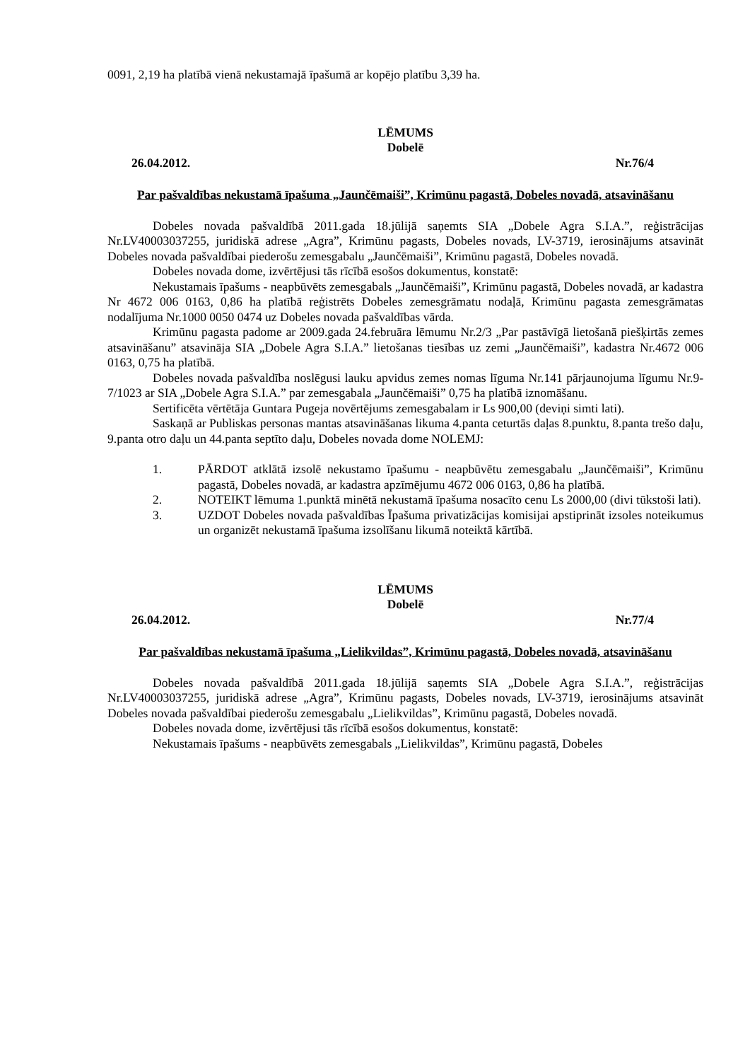0091, 2,19 ha platībā vienā nekustamajā īpašumā ar kopējo platību 3,39 ha.
LĒMUMS
Dobelē
26.04.2012. Nr.76/4
Par pašvaldības nekustamā īpašuma „Jaunčēmaiši”, Krimūnu pagastā, Dobeles novadā, atsavināšanu
Dobeles novada pašvaldībā 2011.gada 18.jūlijā saņemts SIA „Dobele Agra S.I.A.”, reģistrācijas Nr.LV40003037255, juridiskā adrese „Agra”, Krimūnu pagasts, Dobeles novads, LV-3719, ierosinājums atsavināt Dobeles novada pašvaldībai piederošu zemesgabalu „Jaunčēmaiši”, Krimūnu pagastā, Dobeles novadā.
Dobeles novada dome, izvērtējusi tās rīcībā esošos dokumentus, konstatē:
Nekustamais īpašums - neapbūvēts zemesgabals „Jaunčēmaiši”, Krimūnu pagastā, Dobeles novadā, ar kadastra Nr 4672 006 0163, 0,86 ha platībā reģistrēts Dobeles zemesgrāmatu nodaļā, Krimūnu pagasta zemesgrāmatas nodalījuma Nr.1000 0050 0474 uz Dobeles novada pašvaldības vārda.
Krimūnu pagasta padome ar 2009.gada 24.februāra lēmumu Nr.2/3 „Par pastāvīgā lietošanā piešķirtās zemes atsavināšanu” atsavināja SIA „Dobele Agra S.I.A.” lietošanas tiesības uz zemi „Jaunčēmaiši”, kadastra Nr.4672 006 0163, 0,75 ha platībā.
Dobeles novada pašvaldība noslēgusi lauku apvidus zemes nomas līguma Nr.141 pārjaunojuma līgumu Nr.9-7/1023 ar SIA „Dobele Agra S.I.A.” par zemesgabala „Jaunčēmaiši” 0,75 ha platībā iznomāšanu.
Sertificēta vērtētāja Guntara Pugeja novērtējums zemesgabalam ir Ls 900,00 (deviņi simti lati).
Saskaņā ar Publiskas personas mantas atsavināšanas likuma 4.panta ceturtās daļas 8.punktu, 8.panta trešo daļu, 9.panta otro daļu un 44.panta septīto daļu, Dobeles novada dome NOLEMJ:
1. PĀRDOT atklātā izsolē nekustamo īpašumu - neapbūvētu zemesgabalu „Jaunčēmaiši”, Krimūnu pagastā, Dobeles novadā, ar kadastra apzīmējumu 4672 006 0163, 0,86 ha platībā.
2. NOTEIKT lēmuma 1.punktā minētā nekustamā īpašuma nosacīto cenu Ls 2000,00 (divi tūkstoši lati).
3. UZDOT Dobeles novada pašvaldības Īpašuma privatizācijas komisijai apstiprināt izsoles noteikumus un organizēt nekustamā īpašuma izsolīšanu likumā noteiktā kārtībā.
LĒMUMS
Dobelē
26.04.2012. Nr.77/4
Par pašvaldības nekustamā īpašuma „Lielikvildas”, Krimūnu pagastā, Dobeles novadā, atsavināšanu
Dobeles novada pašvaldībā 2011.gada 18.jūlijā saņemts SIA „Dobele Agra S.I.A.”, reģistrācijas Nr.LV40003037255, juridiskā adrese „Agra”, Krimūnu pagasts, Dobeles novads, LV-3719, ierosinājums atsavināt Dobeles novada pašvaldībai piederošu zemesgabalu „Lielikvildas”, Krimūnu pagastā, Dobeles novadā.
Dobeles novada dome, izvērtējusi tās rīcībā esošos dokumentus, konstatē:
Nekustamais īpašums - neapbūvēts zemesgabals „Lielikvildas”, Krimūnu pagastā, Dobeles